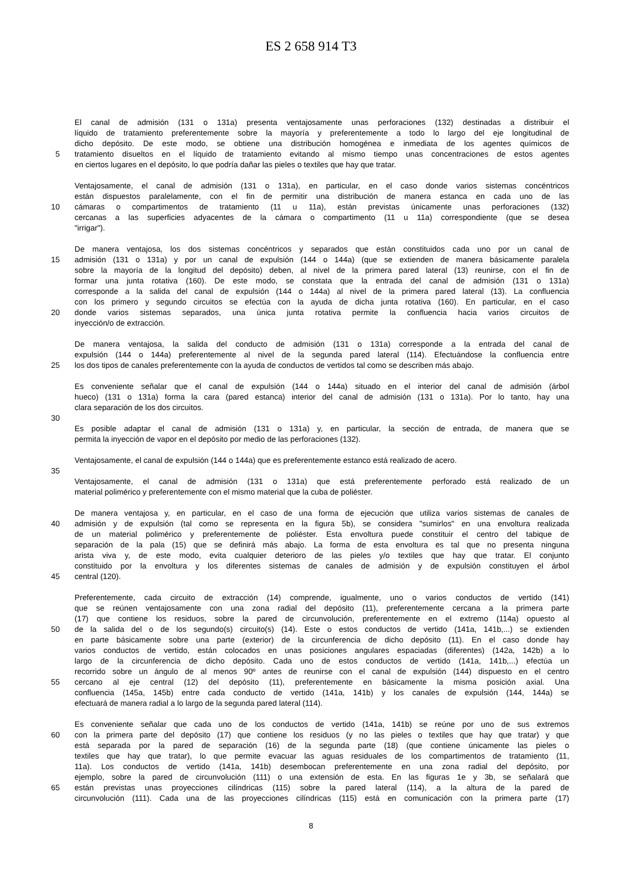ES 2 658 914 T3
El canal de admisión (131 o 131a) presenta ventajosamente unas perforaciones (132) destinadas a distribuir el
líquido de tratamiento preferentemente sobre la mayoría y preferentemente a todo lo largo del eje longitudinal de
dicho depósito. De este modo, se obtiene una distribución homogénea e inmediata de los agentes químicos de
5 tratamiento disueltos en el líquido de tratamiento evitando al mismo tiempo unas concentraciones de estos agentes
en ciertos lugares en el depósito, lo que podría dañar las pieles o textiles que hay que tratar.
Ventajosamente, el canal de admisión (131 o 131a), en particular, en el caso donde varios sistemas concéntricos
están dispuestos paralelamente, con el fin de permitir una distribución de manera estanca en cada uno de las
10 cámaras o compartimentos de tratamiento (11 u 11a), están previstas únicamente unas perforaciones (132)
cercanas a las superficies adyacentes de la cámara o compartimento (11 u 11a) correspondiente (que se desea
"irrigar").
De manera ventajosa, los dos sistemas concéntricos y separados que están constituidos cada uno por un canal de
15 admisión (131 o 131a) y por un canal de expulsión (144 o 144a) (que se extienden de manera básicamente paralela
sobre la mayoría de la longitud del depósito) deben, al nivel de la primera pared lateral (13) reunirse, con el fin de
formar una junta rotativa (160). De este modo, se constata que la entrada del canal de admisión (131 o 131a)
corresponde a la salida del canal de expulsión (144 o 144a) al nivel de la primera pared lateral (13). La confluencia
con los primero y segundo circuitos se efectúa con la ayuda de dicha junta rotativa (160). En particular, en el caso
20 donde varios sistemas separados, una única junta rotativa permite la confluencia hacia varios circuitos de
inyección/o de extracción.
De manera ventajosa, la salida del conducto de admisión (131 o 131a) corresponde a la entrada del canal de
expulsión (144 o 144a) preferentemente al nivel de la segunda pared lateral (114). Efectuándose la confluencia entre
25 los dos tipos de canales preferentemente con la ayuda de conductos de vertidos tal como se describen más abajo.
Es conveniente señalar que el canal de expulsión (144 o 144a) situado en el interior del canal de admisión (árbol
hueco) (131 o 131a) forma la cara (pared estanca) interior del canal de admisión (131 o 131a). Por lo tanto, hay una
clara separación de los dos circuitos.
30
Es posible adaptar el canal de admisión (131 o 131a) y, en particular, la sección de entrada, de manera que se
permita la inyección de vapor en el depósito por medio de las perforaciones (132).
Ventajosamente, el canal de expulsión (144 o 144a) que es preferentemente estanco está realizado de acero.
35
Ventajosamente, el canal de admisión (131 o 131a) que está preferentemente perforado está realizado de un
material polimérico y preferentemente con el mismo material que la cuba de poliéster.
De manera ventajosa y, en particular, en el caso de una forma de ejecución que utiliza varios sistemas de canales de
40 admisión y de expulsión (tal como se representa en la figura 5b), se considera "sumirlos" en una envoltura realizada
de un material polimérico y preferentemente de poliéster. Esta envoltura puede constituir el centro del tabique de
separación de la pala (15) que se definirá más abajo. La forma de esta envoltura es tal que no presenta ninguna
arista viva y, de este modo, evita cualquier deterioro de las pieles y/o textiles que hay que tratar. El conjunto
constituido por la envoltura y los diferentes sistemas de canales de admisión y de expulsión constituyen el árbol
45 central (120).
Preferentemente, cada circuito de extracción (14) comprende, igualmente, uno o varios conductos de vertido (141)
que se reúnen ventajosamente con una zona radial del depósito (11), preferentemente cercana a la primera parte
(17) que contiene los residuos, sobre la pared de circunvolución, preferentemente en el extremo (114a) opuesto al
50 de la salida del o de los segundo(s) circuito(s) (14). Este o estos conductos de vertido (141a, 141b,...) se extienden
en parte básicamente sobre una parte (exterior) de la circunferencia de dicho depósito (11). En el caso donde hay
varios conductos de vertido, están colocados en unas posiciones angulares espaciadas (diferentes) (142a, 142b) a lo
largo de la circunferencia de dicho depósito. Cada uno de estos conductos de vertido (141a, 141b,...) efectúa un
recorrido sobre un ángulo de al menos 90º antes de reunirse con el canal de expulsión (144) dispuesto en el centro
55 cercano al eje central (12) del depósito (11), preferentemente en básicamente la misma posición axial. Una
confluencia (145a, 145b) entre cada conducto de vertido (141a, 141b) y los canales de expulsión (144, 144a) se
efectuará de manera radial a lo largo de la segunda pared lateral (114).
Es conveniente señalar que cada uno de los conductos de vertido (141a, 141b) se reúne por uno de sus extremos
60 con la primera parte del depósito (17) que contiene los residuos (y no las pieles o textiles que hay que tratar) y que
está separada por la pared de separación (16) de la segunda parte (18) (que contiene únicamente las pieles o
textiles que hay que tratar), lo que permite evacuar las aguas residuales de los compartimentos de tratamiento (11,
11a). Los conductos de vertido (141a, 141b) desembocan preferentemente en una zona radial del depósito, por
ejemplo, sobre la pared de circunvolución (111) o una extensión de esta. En las figuras 1e y 3b, se señalará que
65 están previstas unas proyecciones cilíndricas (115) sobre la pared lateral (114), a la altura de la pared de
circunvolución (111). Cada una de las proyecciones cilíndricas (115) está en comunicación con la primera parte (17)
8